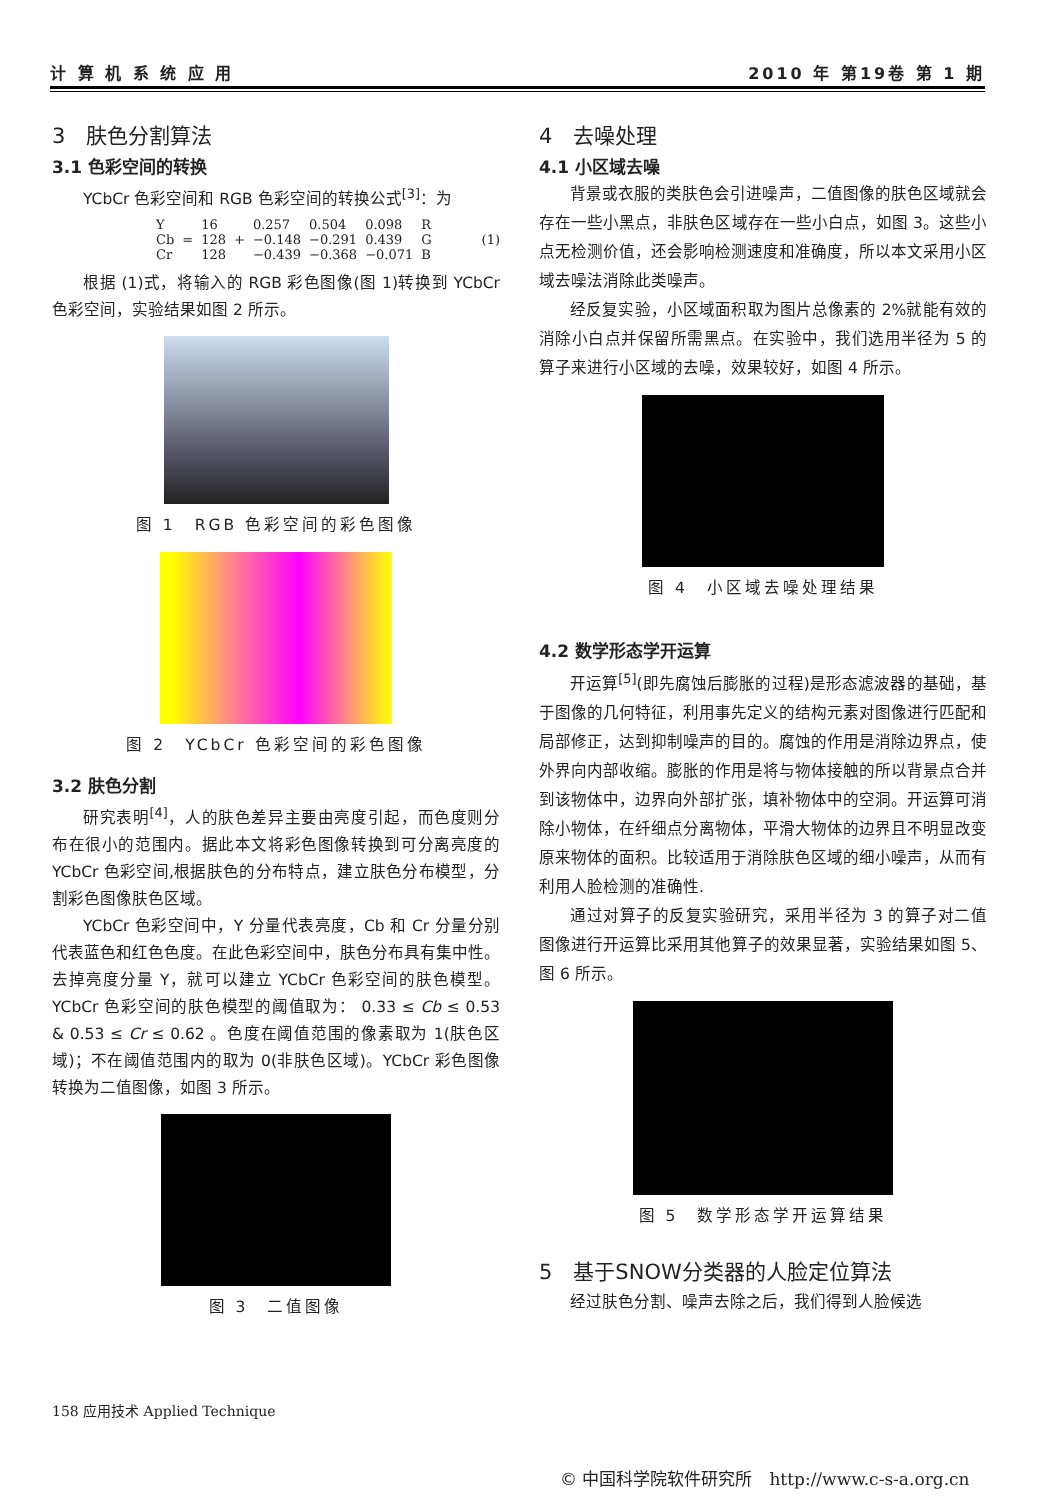计 算 机 系 统 应 用 2010 年 第19卷 第 1 期
3　肤色分割算法
3.1 色彩空间的转换
YCbCr 色彩空间和 RGB 色彩空间的转换公式<sup>[3]</sup>：为
| Y | | 16 | | 0.257 | 0.504 | 0.098 | R |
| Cb | = | 128 | + | −0.148 | −0.291 | 0.439 | G |
| Cr | | 128 | | −0.439 | −0.368 | −0.071 | B |
(1)
根据 (1)式，将输入的 RGB 彩色图像(图 1)转换到 YCbCr 色彩空间，实验结果如图 2 所示。
图 1　RGB 色彩空间的彩色图像
图 2　YCbCr 色彩空间的彩色图像
3.2 肤色分割
研究表明<sup>[4]</sup>，人的肤色差异主要由亮度引起，而色度则分布在很小的范围内。据此本文将彩色图像转换到可分离亮度的 YCbCr 色彩空间,根据肤色的分布特点，建立肤色分布模型，分割彩色图像肤色区域。
YCbCr 色彩空间中，Y 分量代表亮度，Cb 和 Cr 分量分别代表蓝色和红色色度。在此色彩空间中，肤色分布具有集中性。去掉亮度分量 Y，就可以建立 YCbCr 色彩空间的肤色模型。YCbCr 色彩空间的肤色模型的阈值取为： 0.33 ≤ Cb ≤ 0.53 & 0.53 ≤ Cr ≤ 0.62 。色度在阈值范围的像素取为 1(肤色区域)；不在阈值范围内的取为 0(非肤色区域)。YCbCr 彩色图像转换为二值图像，如图 3 所示。
图 3　二值图像
4　去噪处理
4.1 小区域去噪
背景或衣服的类肤色会引进噪声，二值图像的肤色区域就会存在一些小黑点，非肤色区域存在一些小白点，如图 3。这些小点无检测价值，还会影响检测速度和准确度，所以本文采用小区域去噪法消除此类噪声。
经反复实验，小区域面积取为图片总像素的 2%就能有效的消除小白点并保留所需黑点。在实验中，我们选用半径为 5 的算子来进行小区域的去噪，效果较好，如图 4 所示。
图 4　小区域去噪处理结果
4.2 数学形态学开运算
开运算<sup>[5]</sup>(即先腐蚀后膨胀的过程)是形态滤波器的基础，基于图像的几何特征，利用事先定义的结构元素对图像进行匹配和局部修正，达到抑制噪声的目的。腐蚀的作用是消除边界点，使外界向内部收缩。膨胀的作用是将与物体接触的所以背景点合并到该物体中，边界向外部扩张，填补物体中的空洞。开运算可消除小物体，在纤细点分离物体，平滑大物体的边界且不明显改变原来物体的面积。比较适用于消除肤色区域的细小噪声，从而有利用人脸检测的准确性.
通过对算子的反复实验研究，采用半径为 3 的算子对二值图像进行开运算比采用其他算子的效果显著，实验结果如图 5、图 6 所示。
图 5　数学形态学开运算结果
5　基于SNOW分类器的人脸定位算法
经过肤色分割、噪声去除之后，我们得到人脸候选
158 应用技术 Applied Technique
© 中国科学院软件研究所　http://www.c-s-a.org.cn